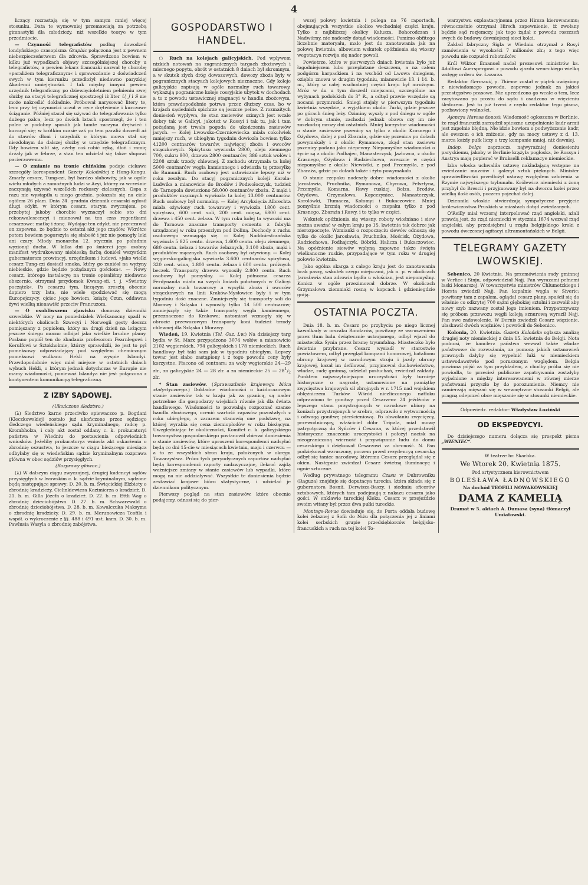4
liczący rozrastają się w tym samym mniej więcej stosunku. Data te wymowniej przemawiają za potrzebą gimnastyki dla młodzieży, niż wszelkie teorye w tym przedmiocie.
— Czynność telegrafistów podług dowodzeń londyńskiego czasopisma Graphic połączona jest z pewnem niebezpieczeństwem dla zdrowia. Sprawdzono bowiem w kilku już wypadkach objawy szczególniejszej choroby u telegrafistów, a pewien lekarz francuzki nazwał tę chorobę »paraliżem telegraficznym« i sprawozdanie z doświadczeń swych w tym kierunku przedłożył niedawno paryzkiej Akademii umiejętności. I tak między innymi pewien urzędnik telegraficzny po dziewięcioletniem pełnieniu swej służby na stacyi telegraficznej spostrzegł iż liter U, J i S nie może nakreślić dokładnie. Próbował narysować litery te, lecz przy tej czynności uczuł w ręce drętwienie i kurczowe ściąganie. Później starał się używać do telegrafowania tylko dużego palca, lecz po dwóch latach spostrzegł, że i ten palec w podobny sposób jak tamte zaczyna drętwieć i kurczyć się; w krótkim czasie zaś po tem paraliż doszedł aż do stawów dłoni i urzędnik o którym mowa stał się niezdolnym do dalszej służby w urzędzie telegraficznym. Gdy bowiem silił się, ażeby coś robić ręką, dłoń i ramię drżały jak w febrze, a stan ten udzielał się także słupowi pacierzowemu.
— O zmianie na tronie chińskim podaje ciekawe szczegóły korespondent Gazety Kolońskiej z Hong-Kongu. Zmarły cesarz, Tung-czi, był bardzo słabowity, jak w ogóle wielu młodych a zamożnych ludzi w Azyi, którzy za wcześnie zaczynają używać wszelkich rozkoszy cielesnych. Ospa z razu nie wystąpiła u niego groźnie, pokazało się na ciele ogółem 26 plam. Dnia 24. grudnia dziennik cesarski ogłosił długi edykt, w którym cesarz, starym zwyczajem, po przebytej jakoby chorobie wyznaczył sobie sto dni rekonwalescencyi i mianował na ten czas regentkami cesarzowe: matkę i żonę. Wydając ten edykt, nie przeczuwał on zapewne, że będzie to ostatni akt jego rządów. Wkrótce potem bowiem pogorszyła się słabość i już nie pomogły leki ani czary. Młody monarcha 12. stycznia po południu wyzionął ducha. W kilka dni po śmierci jego osobny manifest wydrukowany niebieską farbą doniósł wszystkim gubernatorom prowincyj, urzędnikom i ludowi, »jako wielki cesarz Tung-czi dosiadł smoka, który go zaniósł na wyżyny niebieskie, gdzie będzie pożądanym gościem«. — Nowy cesarz, którego instalacyę na tronie opisaliśmy niedawno obszernie, otrzymał przydomek Kwang-sii, t. j. »Świetny początek«. Po cesarzu tym, liczącym zresztą obecnie dopiero trzy lata, nie wiele spodziewać się mogą Europejczycy, ojciec jego bowiem, książę Czun, oddawna żywi wielką nienawiść przeciw Francuzom.
— O osobliwszem zjawisku donoszą dzienniki szwedzkie. W nocy na poniedziałek Wielkanocny spadł w niektórych okolicach Szwecyi i Norwegii gęsty deszcz pomięszany z popiołem, który na drugi dzień na leżącym jeszcze śniegu mocno odbijał jako wielkie brudne plamy. Posłano popiół ten do zbadania profesorom Fearnlegowi i Kerulfowi w Sztokholmie, którzy sprawdzili, że jest to pył pomeksowy odpowiadający pod względem chemicznym pomeksowi wulkanu Hekli na wyspie Islandyi. Prawdopodobnie więc miał miejsce w ostatnich dniach wybuch Hekli, o którym jednak dotychczas w Europie nie mamy wiadomości, ponieważ Islandya nie jest połączona z kontynentem komunikacyą telegraficzną.
Z IZBY SĄDOWEJ.
(Ukończone śledztwo.)
(λ) Śledztwo karne przeciwko spiewaczce p. Bogdani (Kleczkowskiej) zostało już ukończone przez sędziego śledczego wiedeńskiego sądu kryminalnego, radcę p. Krombholza, i cały akt został oddany c. k. prokuratoryi państwa w Wiedniu do postawienia odpowiednich wniosków. Jeżeliby prokuratorya wniosła akt oskarżenia o zbrodnię oszustwa, to jeszcze w ciągu bieżącego miesiąca odbyłaby się w wiedeńskim sądzie kryminalnym rozprawa główna w obec sędziów przysięgłych.
(Rozprawy główne.)
(λ) W dalszym ciągu zwyczajnej, drugiej kadencyi sądów przysięgłych w lwowskim c. k. sądzie kryminalnym, sądzone będą następujące sprawy: D. 20. b. m. Święcickiej Elżbiety o zbrodnię kradzieży, Cielinkiewicza Kazimierza o kradzież. D. 21. b. m. Gilla Józefa o kradzież. D. 22. b. m. Ettli Wag o zbrodnię dzieciobójstwa. D. 27. b. m. Schwarzwald o zbrodnię dzieciobójstwa. D. 28. b. m. Kowalczuka Maksyma o zbrodnię kradzieży. D. 29. b. m. Merunowicza Teofila i współ. o wykroczenie z §§. 488 i 491 ust. karn. D. 30. b. m. Pawlusia Wasyla o zbrodnię zabójstwa.
GOSPODARSTWO I HANDEL.
○ Ruch na kolejach galicyjskich. Pod wpływem nizkich notowań na zagranicznych targach zbożowych i miernego popytu, obrót w ostatnich 8 dniach był skromnym, a w skutek złych dróg dowozowych, dowozy zboża były w pogranicznych stacyach kolejowych nieznaczne. Gdy koleje galicyjskie zapisują w ogóle normalny ruch towarowy, wykazują pograniczne koleje rossyjskie ubytek w dochodach a to z powodu ustawicznej stagnacyi w handlu zbożowym, która prawdopodobnie potrwa przez dłuższy czas, bo w krajach sąsiednich spichrze są jeszcze pełne. Z rozmaitych doniesień wypływa, że stan zasiewów ozimych jest wcale dobry tak w Galicyi, jakoteż w Rossyi i tak tu, jak i tam pożądaną jest trwała pogoda do ukończenia zasiewów jarych. — Kolej Lwowsko-Czerniowiecka miała cokolwiek mniejszy ruch, w ubiegłym tygodniu dowiozła bowiem tylko 41200 centnarów towarów, najwięcej zboża i owoców strączkowych. Spirytusu wywiozła 2800, oleju ziemnego 700, cukru 800, drzewa 2800 centnarów, 386 sztuk wołów i 2208 sztuk trzody chlewnej. Z zachodu otrzymała ta kolej 5000 centnarów węgla kamiennego i odwiozła tę przesyłkę do Rumunii. Ruch osobowy jest ustawicznie lepszy niż w roku zeszłym. Do stacyj pogranicznych koleji Karola-Ludwika a mianowicie do Brodów i Podwołoczysk, tudzież do Tarnopola dowieziono 58.000 centnarów zboża. Z mąki i produktów mącznych wywiozła ta kolej 13.000 centnarów. Ruch osobowy był normalny. — Kolej Arcyksięcia Albrechta miała ożywiony ruch towarowy i wywiozła 1800 cent. spirytusu, 600 cent. soli, 200 cent. mięsa, 6800 cent. drzewa i 450 cent. żelaza. W tym roku kolej ta wywozić ma do Tarnowa znaczne transporty cementu z fabryki urządzonej w roku przeszłym pod Doliną. Dochody z ruchu osobowego wzmagają się. — Kolej Naddniestrzańska wywiozła 5 825 centn. drzewa, 1.600 centn. oleju ziemnego, 680 centn. żelaza i towarów żelaznych, 3.100 zboża, mąki i produktów mącznych. Ruch osobowy był ożywiony. — Kolej węgiersko-galicyjska wywiozła 3.600 centnarów spirytusu, 320 cent. wina, 1.800 centn. żelaza i 600 centn. próżnych beczek. Transporty drzewa wynosiły 2.800 centn. Ruch osobowy był pomyślny. — Kolej północna cesarza Ferdynanda miała na swych liniach położonych w Galicyi normalny ruch towarowy a wysyłki zboża i owoców strączkowych na linii Kraków-Mysłowice były i w tym tygodniu dość znaczne. Zmniejszyły się transporty soli do Morawy i Szląska i wynosiły tylko 14 500 centnarów; zmniejszyły się także transporty węgla kamiennego, przeznaczone do Krakowa; natomiast wzmogły się w obrocie przewozowym transporty koni tudzież trzody chlewnej dla Szląska i Morawy.
Wiedeń, 19. Kwietnia (Tel. Gaz. Lw.) Na dzisiejszy targ bydła w St. Marx przypędzono 3074 wołów a mianowicie 2102 węgierskich, 794 galicyjskich i 178 niemieckich. Ruch handlowy był taki sam jak w tygodniu ubiegłym. Lepszy towar jest słabo zastąpiony i z tego powodu ceny były korzystne. Płacono od centnara: za woły węgierskie 24—29 złr., za galicyjskie 24 — 28 złr. a za niemieckie 25 — 281/2 złr.
* Stan zasiewów. (Sprawozdanie krajowego bióra statystycznego.) Dokładne wiadomości o każdorazowym stanie zasiewów tak w kraju jak za granicą, są nader potrzebne dla gospodarzy wiejskich równie jak dla świata handlowego. Wiadomości te pozwalają rozpoznać szanse handlu zbożowego, ocenić wartość zapasów pozostałych z roku ubiegłego, a zarazem stanowią one podstawę, na której wyrabia się cena ziemiopłodów w roku bieżącym. Uwzględniając te okoliczności, Komitet c. k. galicyjskiego towarzystwa gospodarskiego postanowił zbierać doniesienia o stanie zasiewów, które uproszeni korespondenci nadsyłać będą co dni 15-cie w miesiącach kwietniu, maju i czerwcu — a to ze wszystkich stron kraju, położonych w okręgu Towarzystwa. Prócz tych peryodycznych raportów nadsyłać będą korespondenci raporty nadzwyczajne, ilekroć zajdą ważniejsze zmiany w stanie zasiewów lub wypadki, które mogą na nie oddziaływać. Wszystkie te doniesienia będzie zestawiać krajowe bióro statystyczne, i udzielać je dziennikom politycznym.
Pierwszy pogląd na stan zasiewów, które obecnie podajemy, odnosi się do pier-
wszej połowy kwietnia i polega na 76 raportach, obejmujących wszystkie okolice wschodniej części kraju. Tylko z najbliższej okolicy Kałusza, Bohorodczan i Nadwórny, nie nadeszły dotąd wiadomości. Pomimo obfitego liczebnie materyału, mało jest do zanotowania jak na połowę kwietnia, albowiem wskutek opóźnienia się wiosny wegetacya rozwija się nader powoli.
Powietrze, które w pierwszych dniach kwietnia było już łagodniejszem lubo przeplatane deszczem, a na całem podgórzu karpackiem i na wschód od Lwowa śniegiem, oziębło znowu w drugim tygodniu, mianowicie 13. i 14. b. m., który w całej wschodniej części kraju był mroźnym. Mróz w du u tym doszedł miejscami, szczególnie na wyżynach podolskich do 3° R., a odtąd prawie wszędzie są nocami przymrozki. Śniegi stajały w pierwszym tygodniu kwietnia wszędzie, z wyjątkiem okolic Turki, gdzie jeszcze po górach śnieg leży. Oziminy wyszły z pod śniegu w ogóle w dobrym stanie, zachodzi jednak obawa czy im nie zaszkodzą mrozy dni ostatnich. Mniej korzystne wiadomości o stanie zasiewów pszenicy są tylko z okolic Krasnego i Ożydowa, dalej z pod Zbaraża, gdzie się pszenica po dołach powymakały i z okolic Rymanowa, zkąd stan zasiewu pszenicy podano jako niepewny. Niepomyślne wiadomości o życie są z okolic Podhajec, Manasterzysk, Jazłowca, z okolic Krasnego, Ożydowa i Radziechowa, wreszcie w części niepomyślne z okolic Niewistki, z pod Przemyśla, z pod Zbaraża, gdzie po dołach także i żyto powymakało.
O stanie rzepaku nadeszły dobre wiadomości z okolic Jarosławia, Pruchnika, Rymanowa, Chyrowa, Felsztyna, Przemyśla, Komarna, Rawy ruskiej, Bełza, Brodów, Ożydowa, Grzymałowa, Kopeczyniec, Manasterzysk, Korolówki, Tłumacza, Kołomyi i Bukaczowiec. Mniej pomyślnie brzmią wiadomości o rzepaku tylko z pod Krasnego, Zbaraża i Rawy, i to tylko w części.
Wskutek opóźnienia się wiosny, roboty wiośniane i siew można uważać w całym kraju po 15. kwietnia tak dobrze jak nierozpoczęte. Wzmianki o rozpoczęciu siewów odnoszą się tylko do okolic Jarosławia, Pruchnika, Mościsk, Ożydowa, Radziechowa, Podhajczyk, Bóbrki, Halicza i Bukaczowiec. Na opóźnienie siewów wpłyną zapewne także święta wielkanocne ruskie, przypadające w tym roku w drugiej połowie kwietnia.
Jako ogólna skarga z całego kraju jest do zanotowania brak paszy, wskutek czego miejscami, jak n. p. w okolicach Jarosławia stan zdrowia bydła u włościan, jest niepomyślny. Konicz w ogóle przezimował dobrze. W okolicach Grzymałowa ziemniaki rosną w kopcach i gdzieniegdzie gniją.
OSTATNIA POCZTA.
Dnia 18. b. m. Cesarz po przybyciu po niego licznej kawalkady w orszaku Rondarów, powitany ze wzruszeniem przez tłum ludu świątecznie ustrojonego, odbył wjazd do miasteczka Synia przez bramę tryumfalną. Miasteczko było świetnie przybrane. Cesarz wysiadł w starostwie powiatowem, odbył przegląd kompanii honorowej, batalionu obrony krajowej w narodowym stroju i jazdy obrony krajowej, kazał im defilować, przyjmował duchowieństwo, władze, radę gminną, udzielał posłuchań, zwiedzał zakłady. Punktem najszczytniejszym uroczystości były turnieje historyczne o nagrodę, ustanowione na pamiątkę zwycięztwa krajowych sił zbrojnych w r. 1715 nad wojskiem oblężniczem Turków. Wśród niezliczonego natłoku odprawiono te gonitwy przed Cesarzem: 24 jeźdźców z lepszego stanu przystrojonych w narodowe ubiory na koniach przystrojonych w srebro, odprawiło z wytwornością i odwagą gonitwę pierścieniową. Po obwołaniu zwycięzcy, przewodniczący, właściciel dóbr Tripala, miał mowę patryotyczną do Syńców i Cesarza, w której przedstawił historyczne znaczenie uroczystości i położył nacisk na nieograniczoną wierność i przywiązanie ludu do domu cesarskiego i dziękował Cesarzowi za obecność. N. Pan podziękował wzruszony, poczem przed rezydencyą cesarską odbył się taniec narodowy, któremu Cesarz przeglądał się z okien. Następnie zwiedzał Cesarz świetną iluminacyę i ognie sztuczne.
Według prywatnego telegramu Czasu w Dubrowniku (Raguza) znajduje się deputacya turecka, która składa się z gubernatora Bosnii, Derwisza-Baszy, i siedmiu oficerów sztabowych, których tam podejmują z nakazu cesarza jako gości. W enklawie tureckiej Kleku, Cesarz w przejeździe swoim witany był przez dwa pułki tureckie.
Montags-Revue dowiaduje się, że Porta oddała budowę kolei żelaznej z Sofii do Niżu dla połączenia jej z liniami kolei serbskich grupie przedsiębiorców belgijsko-francuskich a ruch na tej kolei To-
warzystwu exploatacyjnemu przez Hirsza kierowanemu; równocześnie otrzymał Hirsch zapewnienie, iż zwołany będzie sąd rozjemczy, jak tego żądał z powodu roszczeń swych do budowy dawniejszej sieci kolei.
Zakład fabryczny Sigla w Wiedniu otrzymał z Rosyi zamówienia w wysokości 7 milionów złr.; z tego więc powodu nie rozpuści robotników.
Król Wiktor Emanuel nadał prezesowi ministrów ks. Adolfowi Auerspergowi z powodu zjazdu weneckiego wielką wstęgę orderu św. Łazarza.
Redaktor Germanii, p. Thieme został w piątek uwięziony z niewiadomego powodu, zapewne jednak za jakieś przestępstwo prasowe. Nie uprzedzono go wcale o tem, lecz zacytowano po prostu do sądu i osadzono w więzieniu śledczem. Jest to już trzeci z rzędu redaktor tego pisma, pozbawiony wolności.
Ajencya Havasa donosi: Wiadomość ogłoszona w Berlinie, że rząd francuzki zarządził spieszne uzupełnienie kadr armii jest zupełnie błędną. Nie idzie bowiem o podwyższenie kadr, ale owszem o ich zniżenie, gdy na mocy ustawy z d. 13. marca każdy pułk liczy o trzy kompanie mniej, niż dawniej.
Indep. belge zaprzecza najwyraźniej doniesieniu paryskiemu, jakoby w Berlinie krążyła pogłoska, że Rossya i Austrya mają popierać w Brukselli reklamacye niemieckie.
Izba włoska uchwaliła ustawę nakładającą wstępne na zwiedzanie muzeów i galeryi sztuk pięknych. Minister sprawiedliwości przedłożył ustawę względem założenia w Rzymie najwyższego trybunału. Królewicz niemiecki z żoną przybył do Brescii i przyjmowany był na dworcu kolei przez wielką ilość osób, poczem pojechał dalej.
Dzienniki włoskie stwierdzają sympatyczne przyjęcie królewiczostwa Pruskich w miastach dotąd zwiedzanych.
O'Reilly miał wczoraj interpelować rząd angielski, ażali prawdą jest, że rząd niemiecki w styczniu 1874 wezwał rząd angielski, aby przedsiębrał u rządu belgijskiego kroki z powodu ówczesnej agitacyi ultramontańskich w Belgii.
TELEGRAMY GAZETY LWOWSKIEJ.
Sebenico, 20 Kwietnia. Na przemówienia rady gminnej w Verlice i Sinju, odpowiedział Najj. Pan wyrazami pełnemi łaski Monarszej. W towarzystwie ministrów Chlumetzkiego i Horsta zwiedził Najj. Pan kopalnie węgla w Siveric; powitany tam z zapałem, oglądał cesarz plany, spuścił się do właśnie co odkrytej 700 sążni głębokiej sztolni i zezwolił aby nowy szyb nazwany został Jego imieniem. Przypatrzywszy się próbom przewozu węgli koleją sznurową wyraził Najj. Pan swe zadowolenie. W Dernis zwiedził Cesarz więzienie, ułaskawił dwóch więźniów i powrócił do Sebenico.
Kolonia, 20. Kwietnia. Gazeta Kolońska ogłasza analizę drugiej noty niemieckiej z dnia 15. kwietnia do Belgji. Nota podnosi, że kanclerz państwa wezwał także władze państwowe do rozważania, za pomocą jakich ustanowień prawnych dałyby się wypełnić luki w niemieckiem ustawodawstwie pod poruszonym względem. Belgia powinna pójść za tym przykładem, a choćby próba się nie powiodła, to przecież publiczne zapatrywania zostałyby wyjaśnione a między interesowanemi w równej mierze państwami przyszło by do porozumienia. Niemcy nie zamierzają mięszać się w wewnętrzne stosunki Belgii, ale pragną odeprzeć obce mięszanie się w stosunki niemieckie.
Odpowiedz. redaktor: Władysław Łoziński
OD EKSPEDYCYI.
Do dzisiejszego numeru dołącza się prospekt pisma „WIENIEC“.
W teatrze hr. Skarbka.
We Wtorek 20. Kwietnia 1875.
Pod artystycznem kierownictwem
BOLESŁAWA ŁADNOWSKIEGO
Na dochód TEOFILI NOWAKOWSKIEJ
DAMA Z KAMELIĄ
Dramat w 5. aktach A. Dumasa (syna) tłómaczył Umiatowski.